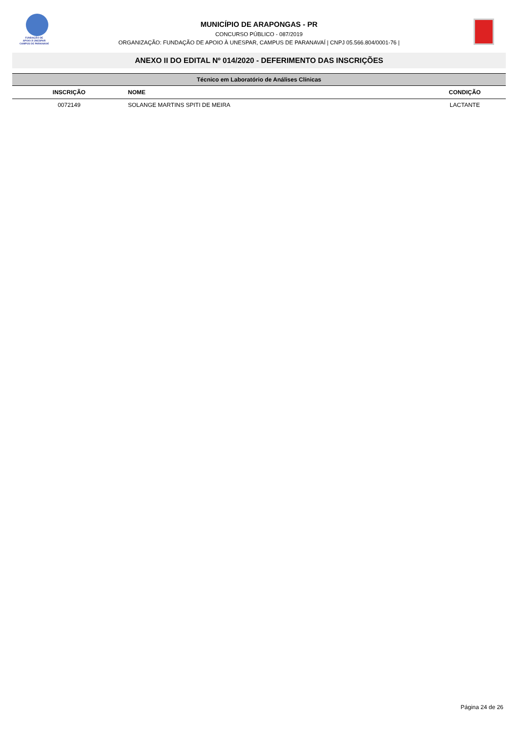FUNDAÇÃO DE
APOIO À UNESPAR
CAMPUS DE PARANAVAÍ
MUNICÍPIO DE ARAPONGAS - PR
CONCURSO PÚBLICO - 087/2019
ORGANIZAÇÃO: FUNDAÇÃO DE APOIO À UNESPAR, CAMPUS DE PARANAVAÍ | CNPJ 05.566.804/0001-76 |
ANEXO II DO EDITAL Nº 014/2020 - DEFERIMENTO DAS INSCRIÇÕES
| Técnico em Laboratório de Análises Clínicas | | |
| INSCRIÇÃO | NOME | CONDIÇÃO |
| 0072149 | SOLANGE MARTINS SPITI DE MEIRA | LACTANTE |
Página 24 de 26